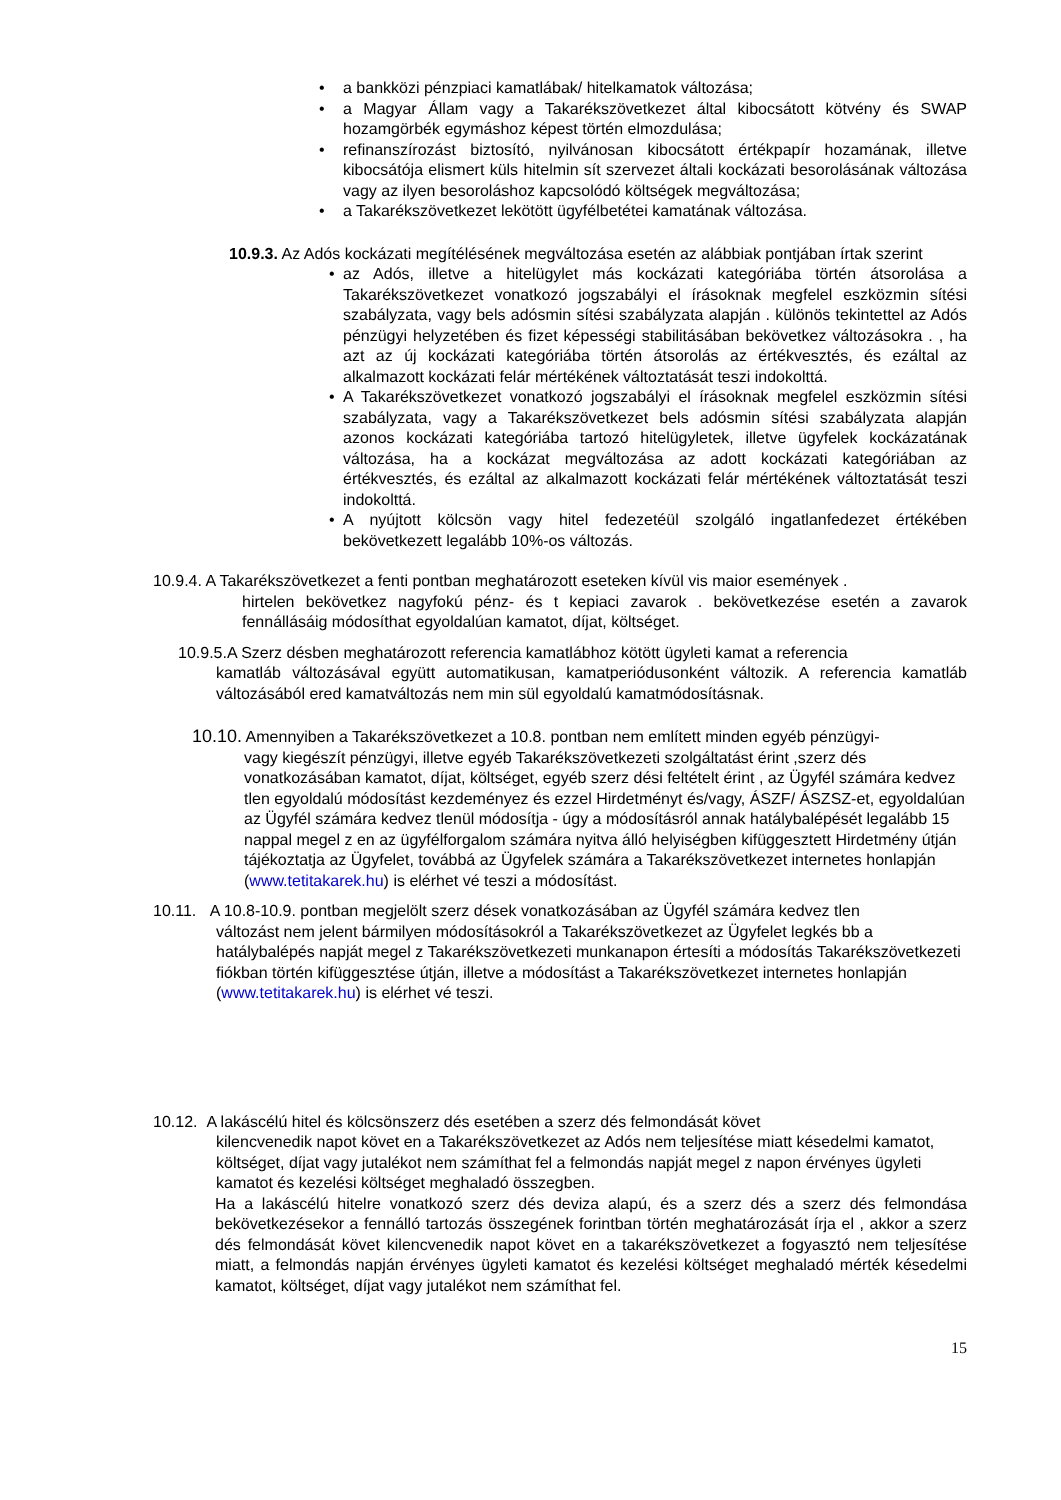• a bankközi pénzpiaci kamatlábak/ hitelkamatok változása;
• a Magyar Állam vagy a Takarékszövetkezet által kibocsátott kötvény és SWAP hozamgörbék egymáshoz képest történ elmozdulása;
• refinanszírozást biztosító, nyilvánosan kibocsátott értékpapír hozamának, illetve kibocsátója elismert küls hitelmin sít szervezet általi kockázati besorolásának változása vagy az ilyen besoroláshoz kapcsolódó költségek megváltozása;
• a Takarékszövetkezet lekötött ügyfélbetétei kamatának változása.
10.9.3. Az Adós kockázati megítélésének megváltozása esetén az alábbiak pontjában írtak szerint
• az Adós, illetve a hitelügylet más kockázati kategóriába történ átsorolása a Takarékszövetkezet vonatkozó jogszabályi el írásoknak megfelel eszközmin sítési szabályzata, vagy bels adósmin sítési szabályzata alapján . különös tekintettel az Adós pénzügyi helyzetében és fizet képességi stabilitásában bekövetkez változásokra . , ha azt az új kockázati kategóriába történ átsorolás az értékvesztés, és ezáltal az alkalmazott kockázati felár mértékének változtatását teszi indokolttá.
• A Takarékszövetkezet vonatkozó jogszabályi el írásoknak megfelel eszközmin sítési szabályzata, vagy a Takarékszövetkezet bels adósmin sítési szabályzata alapján azonos kockázati kategóriába tartozó hitelügyletek, illetve ügyfelek kockázatának változása, ha a kockázat megváltozása az adott kockázati kategóriában az értékvesztés, és ezáltal az alkalmazott kockázati felár mértékének változtatását teszi indokolttá.
• A nyújtott kölcsön vagy hitel fedezetéül szolgáló ingatlanfedezet értékében bekövetkezett legalább 10%-os változás.
10.9.4. A Takarékszövetkezet a fenti pontban meghatározott eseteken kívül vis maior események .
hirtelen bekövetkez nagyfokú pénz- és t kepiaci zavarok . bekövetkezése esetén a zavarok fennállásáig módosíthat egyoldalúan kamatot, díjat, költséget.
10.9.5.A Szerz désben meghatározott referencia kamatlábhoz kötött ügyleti kamat a referencia
kamatláb változásával együtt automatikusan, kamatperiódusonként változik. A referencia kamatláb változásából ered kamatváltozás nem min sül egyoldalú kamatmódosításnak.
10.10. Amennyiben a Takarékszövetkezet a 10.8. pontban nem említett minden egyéb pénzügyi-
vagy kiegészít pénzügyi, illetve egyéb Takarékszövetkezeti szolgáltatást érint ,szerz dés vonatkozásában kamatot, díjat, költséget, egyéb szerz dési feltételt érint , az Ügyfél számára kedvez tlen egyoldalú módosítást kezdeményez és ezzel Hirdetményt és/vagy, ÁSZF/ ÁSZSZ-et, egyoldalúan az Ügyfél számára kedvez tlenül módosítja - úgy a módosításról annak hatálybalépését legalább 15 nappal megel z en az ügyfélforgalom számára nyitva álló helyiségben kifüggesztett Hirdetmény útján tájékoztatja az Ügyfelet, továbbá az Ügyfelek számára a Takarékszövetkezet internetes honlapján (www.tetitakarek.hu) is elérhet vé teszi a módosítást.
10.11. A 10.8-10.9. pontban megjelölt szerz dések vonatkozásában az Ügyfél számára kedvez tlen
változást nem jelent bármilyen módosításokról a Takarékszövetkezet az Ügyfelet legkés bb a hatálybalépés napját megel z Takarékszövetkezeti munkanapon értesíti a módosítás Takarékszövetkezeti fiókban történ kifüggesztése útján, illetve a módosítást a Takarékszövetkezet internetes honlapján (www.tetitakarek.hu) is elérhet vé teszi.
10.12. A lakáscélú hitel és kölcsönszerz dés esetében a szerz dés felmondását követ
kilencvenedik napot követ en a Takarékszövetkezet az Adós nem teljesítése miatt késedelmi kamatot, költséget, díjat vagy jutalékot nem számíthat fel a felmondás napját megel z napon érvényes ügyleti kamatot és kezelési költséget meghaladó összegben.
Ha a lakáscélú hitelre vonatkozó szerz dés deviza alapú, és a szerz dés a szerz dés felmondása bekövetkezésekor a fennálló tartozás összegének forintban történ meghatározását írja el , akkor a szerz dés felmondását követ kilencvenedik napot követ en a takarékszövetkezet a fogyasztó nem teljesítése miatt, a felmondás napján érvényes ügyleti kamatot és kezelési költséget meghaladó mérték késedelmi kamatot, költséget, díjat vagy jutalékot nem számíthat fel.
15